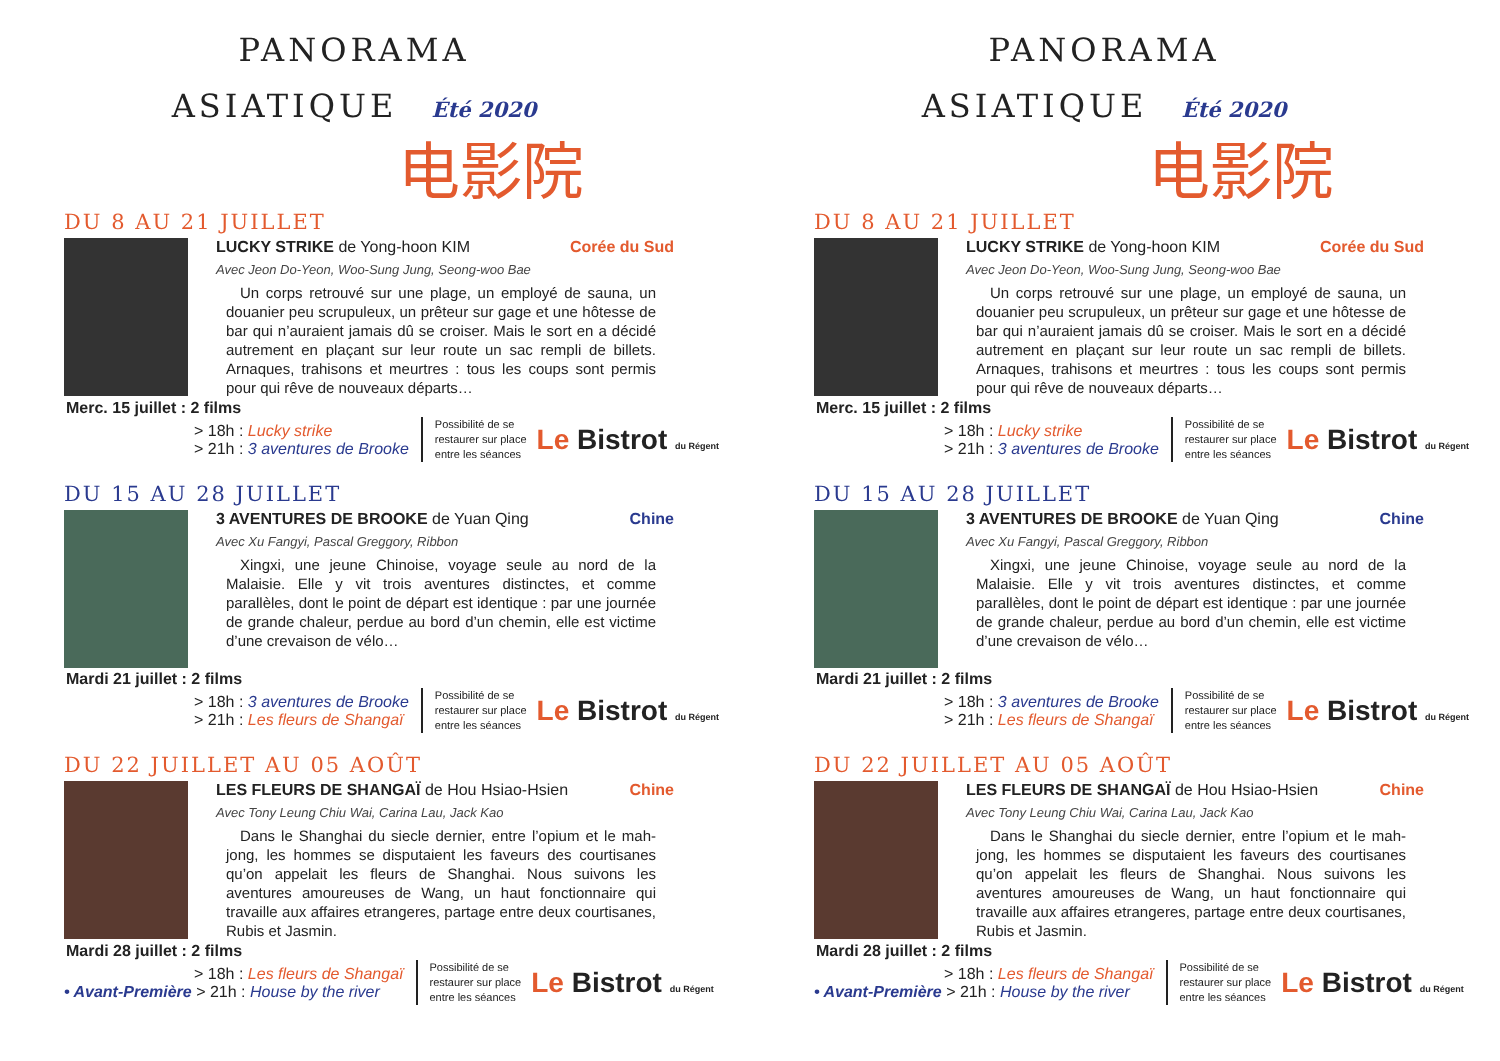PANORAMA
ASIATIQUE Été 2020
电影院
DU 8 AU 21 JUILLET
LUCKY STRIKE de Yong-hoon KIM Corée du Sud
Avec Jeon Do-Yeon, Woo-Sung Jung, Seong-woo Bae
Un corps retrouvé sur une plage, un employé de sauna, un douanier peu scrupuleux, un prêteur sur gage et une hôtesse de bar qui n’auraient jamais dû se croiser. Mais le sort en a décidé autrement en plaçant sur leur route un sac rempli de billets. Arnaques, trahisons et meurtres : tous les coups sont permis pour qui rêve de nouveaux départs…
Merc. 15 juillet : 2 films
> 18h : Lucky strike
> 21h : 3 aventures de Brooke
Possibilité de se
restaurer sur place
entre les séances
Le Bistrot du Régent
DU 15 AU 28 JUILLET
3 AVENTURES DE BROOKE de Yuan Qing Chine
Avec Xu Fangyi, Pascal Greggory, Ribbon
Xingxi, une jeune Chinoise, voyage seule au nord de la Malaisie. Elle y vit trois aventures distinctes, et comme parallèles, dont le point de départ est identique : par une journée de grande chaleur, perdue au bord d’un chemin, elle est victime d’une crevaison de vélo…
Mardi 21 juillet : 2 films
> 18h : 3 aventures de Brooke
> 21h : Les fleurs de Shangaï
Possibilité de se
restaurer sur place
entre les séances
Le Bistrot du Régent
DU 22 JUILLET AU 05 AOÛT
LES FLEURS DE SHANGAÏ de Hou Hsiao-Hsien Chine
Avec Tony Leung Chiu Wai, Carina Lau, Jack Kao
Dans le Shanghai du siecle dernier, entre l’opium et le mah-jong, les hommes se disputaient les faveurs des courtisanes qu’on appelait les fleurs de Shanghai. Nous suivons les aventures amoureuses de Wang, un haut fonctionnaire qui travaille aux affaires etrangeres, partage entre deux courtisanes, Rubis et Jasmin.
Mardi 28 juillet : 2 films
> 18h : Les fleurs de Shangaï
• Avant-Première > 21h : House by the river
Possibilité de se
restaurer sur place
entre les séances
Le Bistrot du Régent
PANORAMA
ASIATIQUE Été 2020
电影院
DU 8 AU 21 JUILLET
LUCKY STRIKE de Yong-hoon KIM Corée du Sud
Avec Jeon Do-Yeon, Woo-Sung Jung, Seong-woo Bae
Un corps retrouvé sur une plage, un employé de sauna, un douanier peu scrupuleux, un prêteur sur gage et une hôtesse de bar qui n’auraient jamais dû se croiser. Mais le sort en a décidé autrement en plaçant sur leur route un sac rempli de billets. Arnaques, trahisons et meurtres : tous les coups sont permis pour qui rêve de nouveaux départs…
Merc. 15 juillet : 2 films
> 18h : Lucky strike
> 21h : 3 aventures de Brooke
Possibilité de se
restaurer sur place
entre les séances
Le Bistrot du Régent
DU 15 AU 28 JUILLET
3 AVENTURES DE BROOKE de Yuan Qing Chine
Avec Xu Fangyi, Pascal Greggory, Ribbon
Xingxi, une jeune Chinoise, voyage seule au nord de la Malaisie. Elle y vit trois aventures distinctes, et comme parallèles, dont le point de départ est identique : par une journée de grande chaleur, perdue au bord d’un chemin, elle est victime d’une crevaison de vélo…
Mardi 21 juillet : 2 films
> 18h : 3 aventures de Brooke
> 21h : Les fleurs de Shangaï
Possibilité de se
restaurer sur place
entre les séances
Le Bistrot du Régent
DU 22 JUILLET AU 05 AOÛT
LES FLEURS DE SHANGAÏ de Hou Hsiao-Hsien Chine
Avec Tony Leung Chiu Wai, Carina Lau, Jack Kao
Dans le Shanghai du siecle dernier, entre l’opium et le mah-jong, les hommes se disputaient les faveurs des courtisanes qu’on appelait les fleurs de Shanghai. Nous suivons les aventures amoureuses de Wang, un haut fonctionnaire qui travaille aux affaires etrangeres, partage entre deux courtisanes, Rubis et Jasmin.
Mardi 28 juillet : 2 films
> 18h : Les fleurs de Shangaï
• Avant-Première > 21h : House by the river
Possibilité de se
restaurer sur place
entre les séances
Le Bistrot du Régent